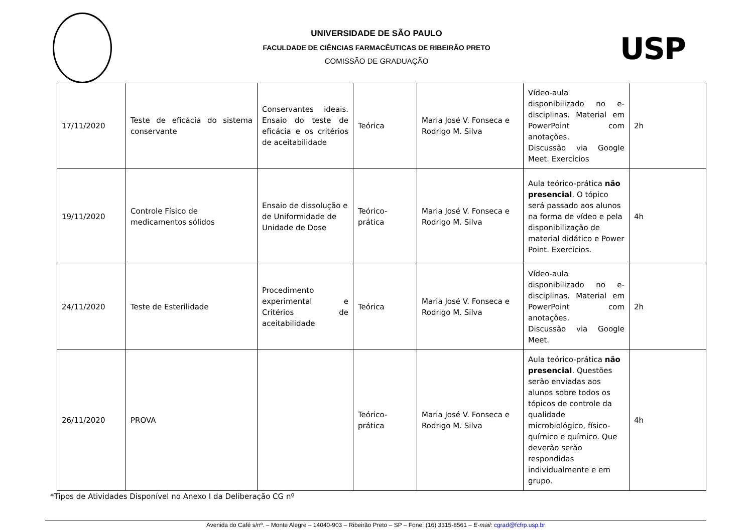USP
UNIVERSIDADE DE SÃO PAULO
FACULDADE DE CIÊNCIAS FARMACÊUTICAS DE RIBEIRÃO PRETO
COMISSÃO DE GRADUAÇÃO
| 17/11/2020 | Teste de eficácia do sistema conservante | Conservantes ideais. Ensaio do teste de eficácia e os critérios de aceitabilidade | Teórica | Maria José V. Fonseca e Rodrigo M. Silva | Vídeo-aula disponibilizado no e-disciplinas. Material em PowerPoint com anotações. Discussão via Google Meet. Exercícios | 2h |
| 19/11/2020 | Controle Físico de medicamentos sólidos | Ensaio de dissolução e de Uniformidade de Unidade de Dose | Teórico-prática | Maria José V. Fonseca e Rodrigo M. Silva | Aula teórico-prática não presencial . O tópico será passado aos alunos na forma de vídeo e pela disponibilização de material didático e Power Point. Exercícios. | 4h |
| 24/11/2020 | Teste de Esterilidade | Procedimento experimental e Critérios de aceitabilidade | Teórica | Maria José V. Fonseca e Rodrigo M. Silva | Vídeo-aula disponibilizado no e-disciplinas. Material em PowerPoint com anotações. Discussão via Google Meet. | 2h |
| 26/11/2020 | PROVA | | Teórico-prática | Maria José V. Fonseca e Rodrigo M. Silva | Aula teórico-prática não presencial . Questões serão enviadas aos alunos sobre todos os tópicos de controle da qualidade microbiológico, físico-químico e químico. Que deverão serão respondidas individualmente e em grupo. | 4h |
*Tipos de Atividades Disponível no Anexo I da Deliberação CG nº
Avenida do Café s/nº. – Monte Alegre – 14040-903 – Ribeirão Preto – SP – Fone: (16) 3315-8561 – E-mail: cgrad@fcfrp.usp.br